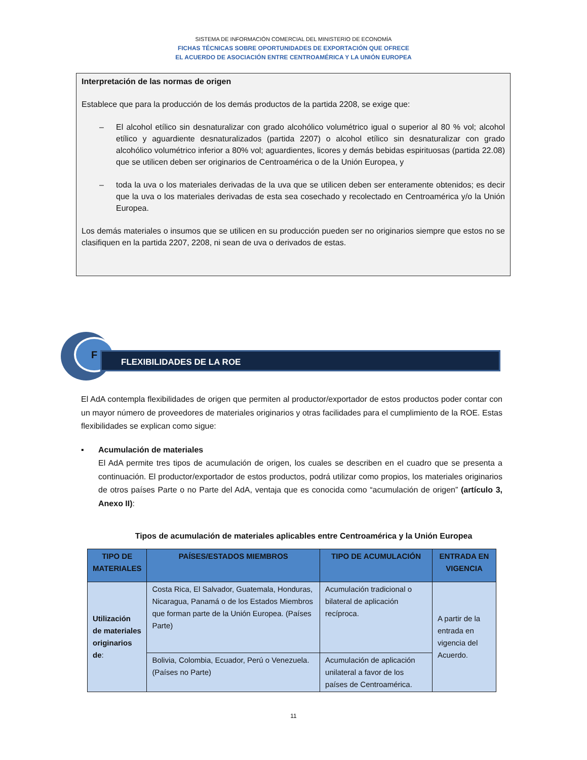SISTEMA DE INFORMACIÓN COMERCIAL DEL MINISTERIO DE ECONOMÍA
FICHAS TÉCNICAS SOBRE OPORTUNIDADES DE EXPORTACIÓN QUE OFRECE
EL ACUERDO DE ASOCIACIÓN ENTRE CENTROAMÉRICA Y LA UNIÓN EUROPEA
Interpretación de las normas de origen
Establece que para la producción de los demás productos de la partida 2208, se exige que:
– El alcohol etílico sin desnaturalizar con grado alcohólico volumétrico igual o superior al 80 % vol; alcohol etílico y aguardiente desnaturalizados (partida 2207) o alcohol etílico sin desnaturalizar con grado alcohólico volumétrico inferior a 80% vol; aguardientes, licores y demás bebidas espirituosas (partida 22.08) que se utilicen deben ser originarios de Centroamérica o de la Unión Europea, y
– toda la uva o los materiales derivadas de la uva que se utilicen deben ser enteramente obtenidos; es decir que la uva o los materiales derivadas de esta sea cosechado y recolectado en Centroamérica y/o la Unión Europea.
Los demás materiales o insumos que se utilicen en su producción pueden ser no originarios siempre que estos no se clasifiquen en la partida 2207, 2208, ni sean de uva o derivados de estas.
F
FLEXIBILIDADES DE LA ROE
El AdA contempla flexibilidades de origen que permiten al productor/exportador de estos productos poder contar con un mayor número de proveedores de materiales originarios y otras facilidades para el cumplimiento de la ROE. Estas flexibilidades se explican como sigue:
▪ Acumulación de materiales
El AdA permite tres tipos de acumulación de origen, los cuales se describen en el cuadro que se presenta a continuación. El productor/exportador de estos productos, podrá utilizar como propios, los materiales originarios de otros países Parte o no Parte del AdA, ventaja que es conocida como “acumulación de origen” (artículo 3, Anexo II):
Tipos de acumulación de materiales aplicables entre Centroamérica y la Unión Europea
| TIPO DE MATERIALES | PAÍSES/ESTADOS MIEMBROS | TIPO DE ACUMULACIÓN | ENTRADA EN VIGENCIA |
| --- | --- | --- | --- |
| Utilización de materiales originarios de : | Costa Rica, El Salvador, Guatemala, Honduras, Nicaragua, Panamá o de los Estados Miembros que forman parte de la Unión Europea. (Países Parte) | Acumulación tradicional o bilateral de aplicación recíproca. | A partir de la entrada en vigencia del Acuerdo. |
| | Bolivia, Colombia, Ecuador, Perú o Venezuela. (Países no Parte) | Acumulación de aplicación unilateral a favor de los países de Centroamérica. | |
11